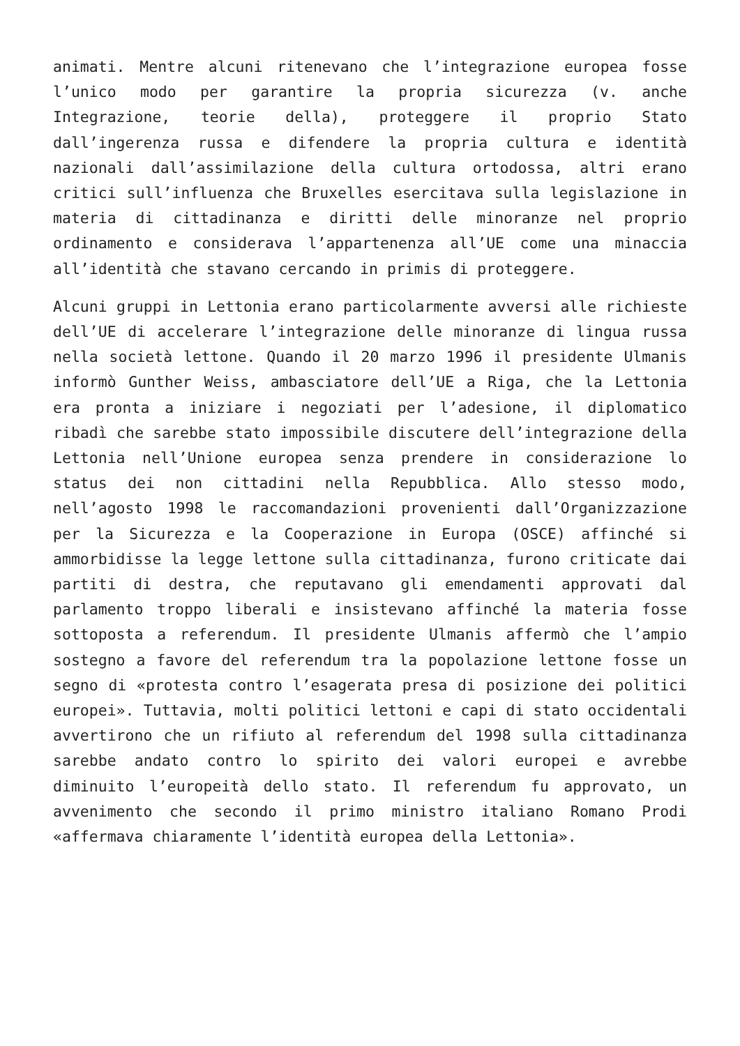animati. Mentre alcuni ritenevano che l’integrazione europea fosse l’unico modo per garantire la propria sicurezza (v. anche Integrazione, teorie della), proteggere il proprio Stato dall’ingerenza russa e difendere la propria cultura e identità nazionali dall’assimilazione della cultura ortodossa, altri erano critici sull’influenza che Bruxelles esercitava sulla legislazione in materia di cittadinanza e diritti delle minoranze nel proprio ordinamento e considerava l’appartenenza all’UE come una minaccia all’identità che stavano cercando in primis di proteggere.
Alcuni gruppi in Lettonia erano particolarmente avversi alle richieste dell’UE di accelerare l’integrazione delle minoranze di lingua russa nella società lettone. Quando il 20 marzo 1996 il presidente Ulmanis informò Gunther Weiss, ambasciatore dell’UE a Riga, che la Lettonia era pronta a iniziare i negoziati per l’adesione, il diplomatico ribadì che sarebbe stato impossibile discutere dell’integrazione della Lettonia nell’Unione europea senza prendere in considerazione lo status dei non cittadini nella Repubblica. Allo stesso modo, nell’agosto 1998 le raccomandazioni provenienti dall’Organizzazione per la Sicurezza e la Cooperazione in Europa (OSCE) affinché si ammorbidisse la legge lettone sulla cittadinanza, furono criticate dai partiti di destra, che reputavano gli emendamenti approvati dal parlamento troppo liberali e insistevano affinché la materia fosse sottoposta a referendum. Il presidente Ulmanis affermò che l’ampio sostegno a favore del referendum tra la popolazione lettone fosse un segno di «protesta contro l’esagerata presa di posizione dei politici europei». Tuttavia, molti politici lettoni e capi di stato occidentali avvertirono che un rifiuto al referendum del 1998 sulla cittadinanza sarebbe andato contro lo spirito dei valori europei e avrebbe diminuito l’europeità dello stato. Il referendum fu approvato, un avvenimento che secondo il primo ministro italiano Romano Prodi «affermava chiaramente l’identità europea della Lettonia».